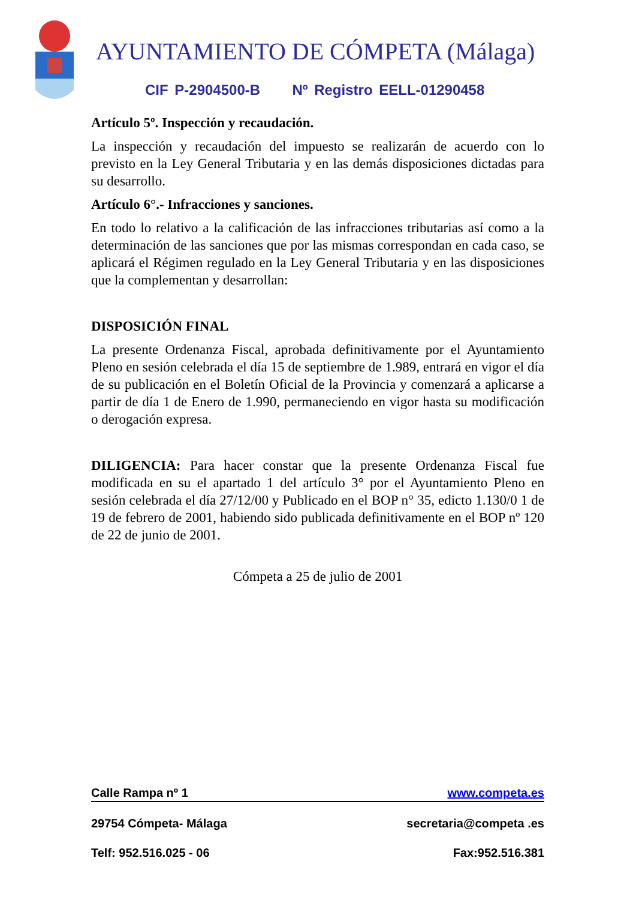AYUNTAMIENTO DE CÓMPETA (Málaga)
CIF P-2904500-B Nº Registro EELL-01290458
Artículo 5º. Inspección y recaudación.
La inspección y recaudación del impuesto se realizarán de acuerdo con lo previsto en la Ley General Tributaria y en las demás disposiciones dictadas para su desarrollo.
Artículo 6°.- Infracciones y sanciones.
En todo lo relativo a la calificación de las infracciones tributarias así como a la determinación de las sanciones que por las mismas correspondan en cada caso, se aplicará el Régimen regulado en la Ley General Tributaria y en las disposiciones que la complementan y desarrollan:
DISPOSICIÓN FINAL
La presente Ordenanza Fiscal, aprobada definitivamente por el Ayuntamiento Pleno en sesión celebrada el día 15 de septiembre de 1.989, entrará en vigor el día de su publicación en el Boletín Oficial de la Provincia y comenzará a aplicarse a partir de día 1 de Enero de 1.990, permaneciendo en vigor hasta su modificación o derogación expresa.
DILIGENCIA: Para hacer constar que la presente Ordenanza Fiscal fue modificada en su el apartado 1 del artículo 3° por el Ayuntamiento Pleno en sesión celebrada el día 27/12/00 y Publicado en el BOP n° 35, edicto 1.130/0 1 de 19 de febrero de 2001, habiendo sido publicada definitivamente en el BOP nº 120 de 22 de junio de 2001.
Cómpeta a 25 de julio de 2001
Calle Rampa nº 1 www.competa.es
29754 Cómpeta- Málaga secretaria@competa .es
Telf: 952.516.025 - 06 Fax:952.516.381